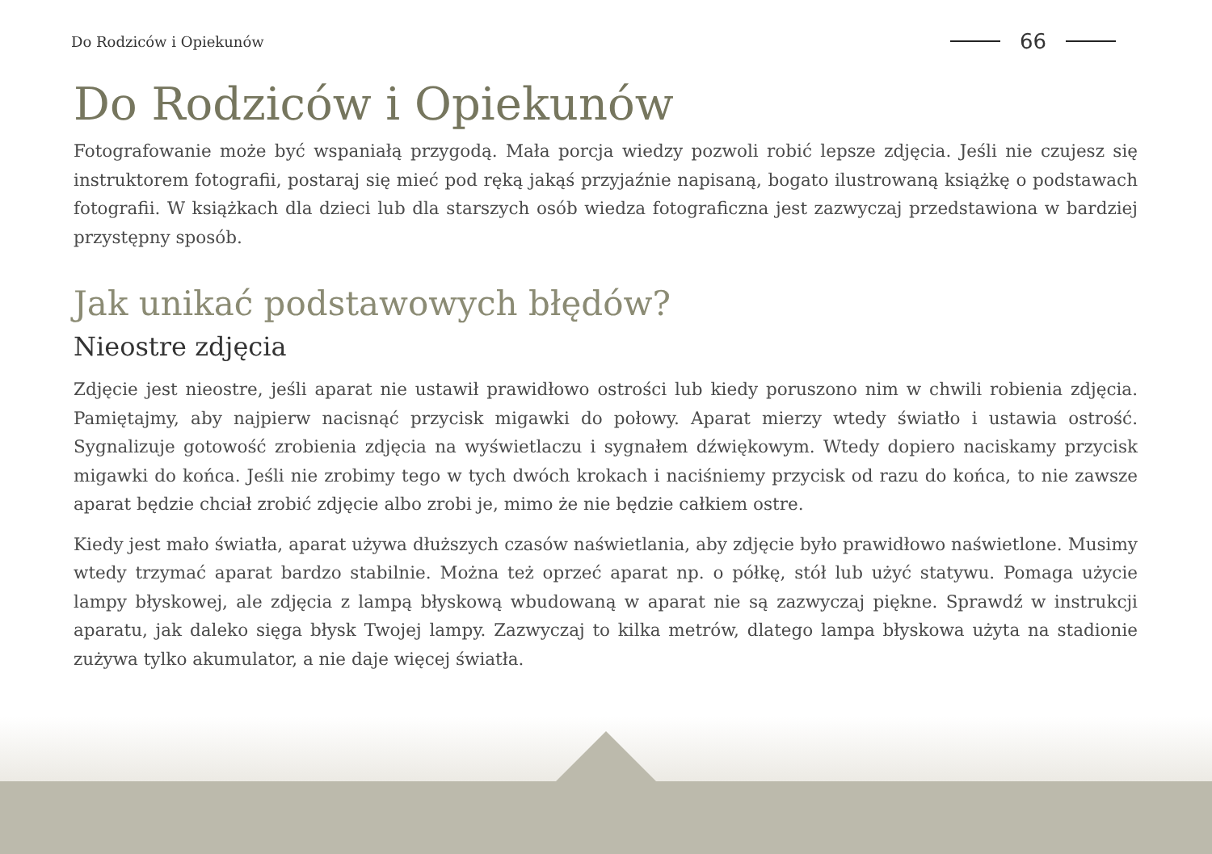Do Rodziców i Opiekunów
66
Do Rodziców i Opiekunów
Fotografowanie może być wspaniałą przygodą. Mała porcja wiedzy pozwoli robić lepsze zdjęcia. Jeśli nie czujesz się instruktorem fotografii, postaraj się mieć pod ręką jakąś przyjaźnie napisaną, bogato ilustrowaną książkę o podstawach fotografii. W książkach dla dzieci lub dla starszych osób wiedza fotograficzna jest zazwyczaj przedstawiona w bardziej przystępny sposób.
Jak unikać podstawowych błędów?
Nieostre zdjęcia
Zdjęcie jest nieostre, jeśli aparat nie ustawił prawidłowo ostrości lub kiedy poruszono nim w chwili robienia zdjęcia. Pamiętajmy, aby najpierw nacisnąć przycisk migawki do połowy. Aparat mierzy wtedy światło i ustawia ostrość. Sygnalizuje gotowość zrobienia zdjęcia na wyświetlaczu i sygnałem dźwiękowym. Wtedy dopiero naciskamy przycisk migawki do końca. Jeśli nie zrobimy tego w tych dwóch krokach i naciśniemy przycisk od razu do końca, to nie zawsze aparat będzie chciał zrobić zdjęcie albo zrobi je, mimo że nie będzie całkiem ostre.
Kiedy jest mało światła, aparat używa dłuższych czasów naświetlania, aby zdjęcie było prawidłowo naświetlone. Musimy wtedy trzymać aparat bardzo stabilnie. Można też oprzeć aparat np. o półkę, stół lub użyć statywu. Pomaga użycie lampy błyskowej, ale zdjęcia z lampą błyskową wbudowaną w aparat nie są zazwyczaj piękne. Sprawdź w instrukcji aparatu, jak daleko sięga błysk Twojej lampy. Zazwyczaj to kilka metrów, dlatego lampa błyskowa użyta na stadionie zużywa tylko akumulator, a nie daje więcej światła.